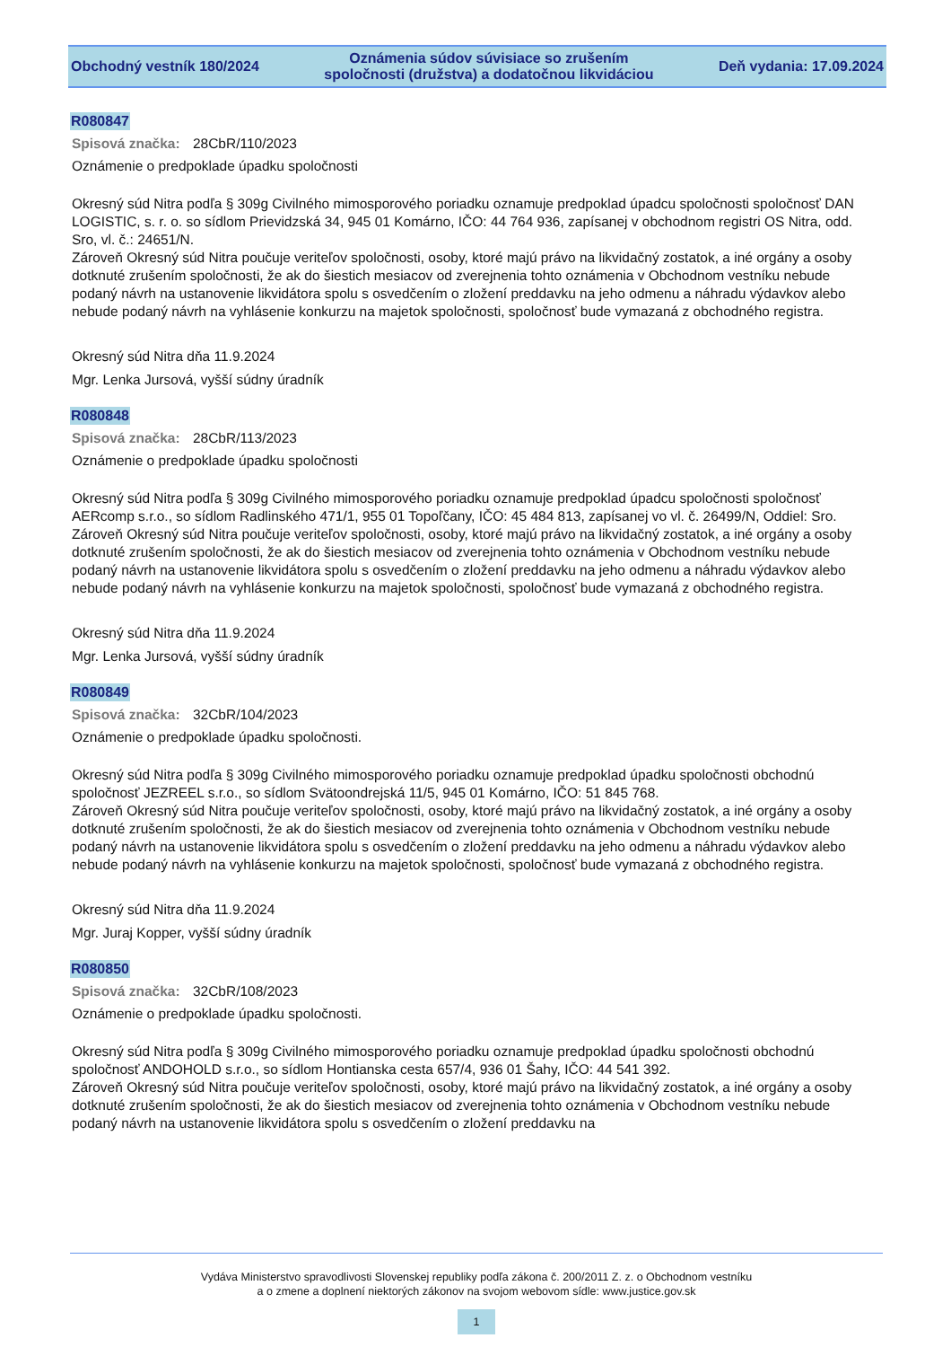Obchodný vestník 180/2024
Oznámenia súdov súvisiace so zrušením
spoločnosti (družstva) a dodatočnou likvidáciou
Deň vydania: 17.09.2024
R080847
Spisová značka: 28CbR/110/2023
Oznámenie o predpoklade úpadku spoločnosti
Okresný súd Nitra podľa § 309g Civilného mimosporového poriadku oznamuje predpoklad úpadcu spoločnosti spoločnosť DAN LOGISTIC, s. r. o. so sídlom Prievidzská 34, 945 01 Komárno, IČO: 44 764 936, zapísanej v obchodnom registri OS Nitra, odd. Sro, vl. č.: 24651/N.
Zároveň Okresný súd Nitra poučuje veriteľov spoločnosti, osoby, ktoré majú právo na likvidačný zostatok, a iné orgány a osoby dotknuté zrušením spoločnosti, že ak do šiestich mesiacov od zverejnenia tohto oznámenia v Obchodnom vestníku nebude podaný návrh na ustanovenie likvidátora spolu s osvedčením o zložení preddavku na jeho odmenu a náhradu výdavkov alebo nebude podaný návrh na vyhlásenie konkurzu na majetok spoločnosti, spoločnosť bude vymazaná z obchodného registra.
Okresný súd Nitra dňa 11.9.2024
Mgr. Lenka Jursová, vyšší súdny úradník
R080848
Spisová značka: 28CbR/113/2023
Oznámenie o predpoklade úpadku spoločnosti
Okresný súd Nitra podľa § 309g Civilného mimosporového poriadku oznamuje predpoklad úpadcu spoločnosti spoločnosť AERcomp s.r.o., so sídlom Radlinského 471/1, 955 01 Topoľčany, IČO: 45 484 813, zapísanej vo vl. č. 26499/N, Oddiel: Sro.
Zároveň Okresný súd Nitra poučuje veriteľov spoločnosti, osoby, ktoré majú právo na likvidačný zostatok, a iné orgány a osoby dotknuté zrušením spoločnosti, že ak do šiestich mesiacov od zverejnenia tohto oznámenia v Obchodnom vestníku nebude podaný návrh na ustanovenie likvidátora spolu s osvedčením o zložení preddavku na jeho odmenu a náhradu výdavkov alebo nebude podaný návrh na vyhlásenie konkurzu na majetok spoločnosti, spoločnosť bude vymazaná z obchodného registra.
Okresný súd Nitra dňa 11.9.2024
Mgr. Lenka Jursová, vyšší súdny úradník
R080849
Spisová značka: 32CbR/104/2023
Oznámenie o predpoklade úpadku spoločnosti.
Okresný súd Nitra podľa § 309g Civilného mimosporového poriadku oznamuje predpoklad úpadku spoločnosti obchodnú spoločnosť JEZREEL s.r.o., so sídlom Svätoondrejská 11/5, 945 01 Komárno, IČO: 51 845 768.
Zároveň Okresný súd Nitra poučuje veriteľov spoločnosti, osoby, ktoré majú právo na likvidačný zostatok, a iné orgány a osoby dotknuté zrušením spoločnosti, že ak do šiestich mesiacov od zverejnenia tohto oznámenia v Obchodnom vestníku nebude podaný návrh na ustanovenie likvidátora spolu s osvedčením o zložení preddavku na jeho odmenu a náhradu výdavkov alebo nebude podaný návrh na vyhlásenie konkurzu na majetok spoločnosti, spoločnosť bude vymazaná z obchodného registra.
Okresný súd Nitra dňa 11.9.2024
Mgr. Juraj Kopper, vyšší súdny úradník
R080850
Spisová značka: 32CbR/108/2023
Oznámenie o predpoklade úpadku spoločnosti.
Okresný súd Nitra podľa § 309g Civilného mimosporového poriadku oznamuje predpoklad úpadku spoločnosti obchodnú spoločnosť ANDOHOLD s.r.o., so sídlom Hontianska cesta 657/4, 936 01 Šahy, IČO: 44 541 392.
Zároveň Okresný súd Nitra poučuje veriteľov spoločnosti, osoby, ktoré majú právo na likvidačný zostatok, a iné orgány a osoby dotknuté zrušením spoločnosti, že ak do šiestich mesiacov od zverejnenia tohto oznámenia v Obchodnom vestníku nebude podaný návrh na ustanovenie likvidátora spolu s osvedčením o zložení preddavku na
Vydáva Ministerstvo spravodlivosti Slovenskej republiky podľa zákona č. 200/2011 Z. z. o Obchodnom vestníku
a o zmene a doplnení niektorých zákonov na svojom webovom sídle: www.justice.gov.sk
1